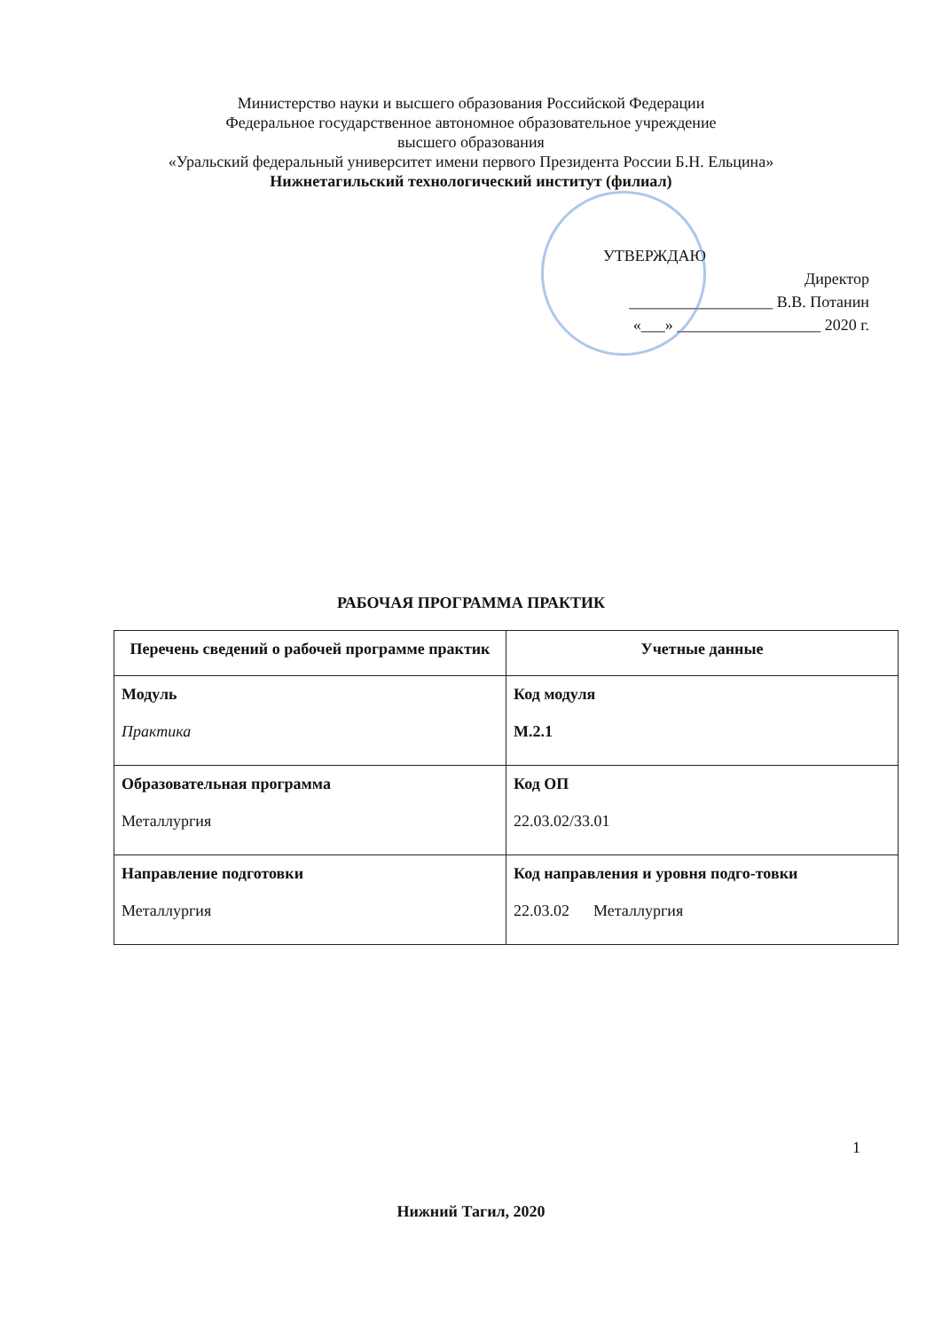Министерство науки и высшего образования Российской Федерации
Федеральное государственное автономное образовательное учреждение
высшего образования
«Уральский федеральный университет имени первого Президента России Б.Н. Ельцина»
Нижнетагильский технологический институт (филиал)
УТВЕРЖДАЮ
Директор
__________________ В.В. Потанин
«___» __________________ 2020 г.
РАБОЧАЯ ПРОГРАММА ПРАКТИК
| Перечень сведений о рабочей программе практик | Учетные данные |
| --- | --- |
| Модуль Практика | Код модуля М.2.1 |
| Образовательная программа Металлургия | Код ОП 22.03.02/33.01 |
| Направление подготовки Металлургия | Код направления и уровня подго-товки 22.03.02 Металлургия |
Нижний Тагил, 2020
1